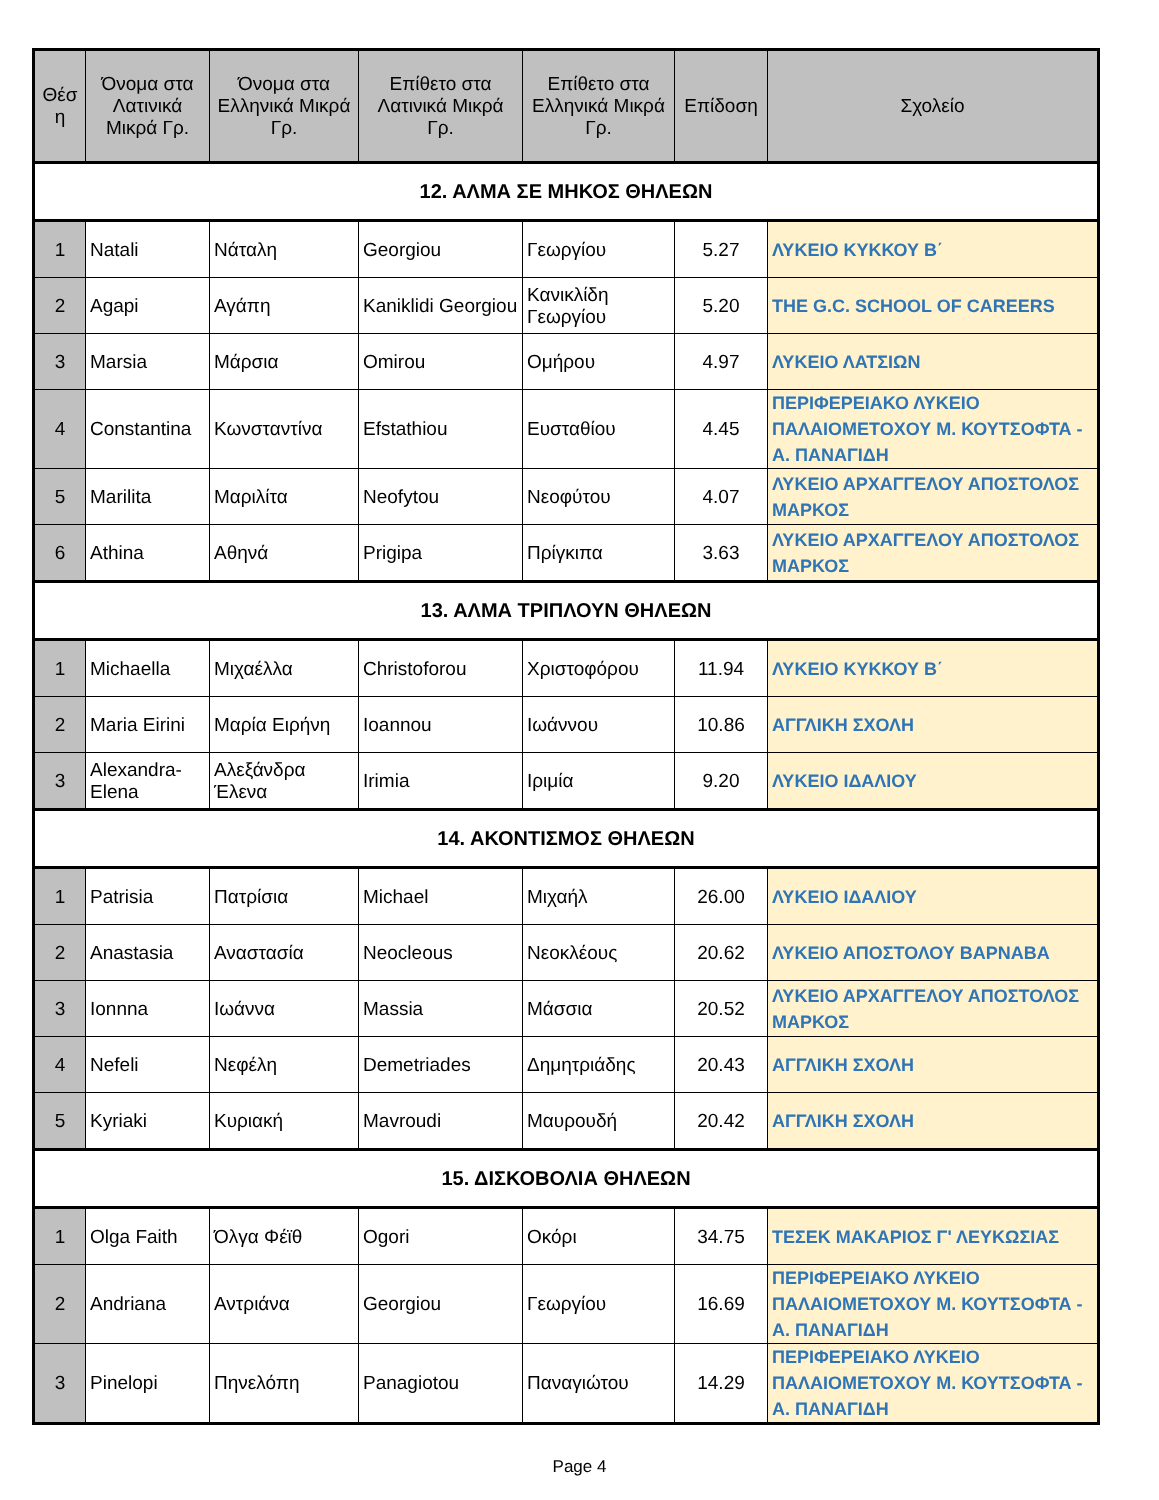| Θέσ η | Όνομα στα Λατινικά Μικρά Γρ. | Όνομα στα Ελληνικά Μικρά Γρ. | Επίθετο στα Λατινικά Μικρά Γρ. | Επίθετο στα Ελληνικά Μικρά Γρ. | Επίδοση | Σχολείο |
| --- | --- | --- | --- | --- | --- | --- |
| 12. ΑΛΜΑ ΣΕ ΜΗΚΟΣ ΘΗΛΕΩΝ | | | | | | |
| 1 | Natali | Νάταλη | Georgiou | Γεωργίου | 5.27 | ΛΥΚΕΙΟ ΚΥΚΚΟΥ Β΄ |
| 2 | Agapi | Αγάπη | Kaniklidi Georgiou | Κανικλίδη Γεωργίου | 5.20 | THE G.C. SCHOOL OF CAREERS |
| 3 | Marsia | Μάρσια | Omirou | Ομήρου | 4.97 | ΛΥΚΕΙΟ ΛΑΤΣΙΩΝ |
| 4 | Constantina | Κωνσταντίνα | Efstathiou | Ευσταθίου | 4.45 | ΠΕΡΙΦΕΡΕΙΑΚΟ ΛΥΚΕΙΟ ΠΑΛΑΙΟΜΕΤΟΧΟΥ Μ. ΚΟΥΤΣΟΦΤΑ - Α. ΠΑΝΑΓΙΔΗ |
| 5 | Marilita | Μαριλίτα | Neofytou | Νεοφύτου | 4.07 | ΛΥΚΕΙΟ ΑΡΧΑΓΓΕΛΟΥ ΑΠΟΣΤΟΛΟΣ ΜΑΡΚΟΣ |
| 6 | Athina | Αθηνά | Prigipa | Πρίγκιπα | 3.63 | ΛΥΚΕΙΟ ΑΡΧΑΓΓΕΛΟΥ ΑΠΟΣΤΟΛΟΣ ΜΑΡΚΟΣ |
| 13. ΑΛΜΑ ΤΡΙΠΛΟΥΝ ΘΗΛΕΩΝ | | | | | | |
| 1 | Michaella | Μιχαέλλα | Christoforou | Χριστοφόρου | 11.94 | ΛΥΚΕΙΟ ΚΥΚΚΟΥ Β΄ |
| 2 | Maria Eirini | Μαρία Ειρήνη | Ioannou | Ιωάννου | 10.86 | ΑΓΓΛΙΚΗ ΣΧΟΛΗ |
| 3 | Alexandra-Elena | Αλεξάνδρα Έλενα | Irimia | Ιριμία | 9.20 | ΛΥΚΕΙΟ ΙΔΑΛΙΟΥ |
| 14. ΑΚΟΝΤΙΣΜΟΣ ΘΗΛΕΩΝ | | | | | | |
| 1 | Patrisia | Πατρίσια | Michael | Μιχαήλ | 26.00 | ΛΥΚΕΙΟ ΙΔΑΛΙΟΥ |
| 2 | Anastasia | Αναστασία | Neocleous | Νεοκλέους | 20.62 | ΛΥΚΕΙΟ ΑΠΟΣΤΟΛΟΥ ΒΑΡΝΑΒΑ |
| 3 | Ionnna | Ιωάννα | Massia | Μάσσια | 20.52 | ΛΥΚΕΙΟ ΑΡΧΑΓΓΕΛΟΥ ΑΠΟΣΤΟΛΟΣ ΜΑΡΚΟΣ |
| 4 | Nefeli | Νεφέλη | Demetriades | Δημητριάδης | 20.43 | ΑΓΓΛΙΚΗ ΣΧΟΛΗ |
| 5 | Kyriaki | Κυριακή | Mavroudi | Μαυρουδή | 20.42 | ΑΓΓΛΙΚΗ ΣΧΟΛΗ |
| 15. ΔΙΣΚΟΒΟΛΙΑ ΘΗΛΕΩΝ | | | | | | |
| 1 | Olga Faith | Όλγα Φέϊθ | Ogori | Οκόρι | 34.75 | ΤΕΣΕΚ ΜΑΚΑΡΙΟΣ Γ' ΛΕΥΚΩΣΙΑΣ |
| 2 | Andriana | Αντριάνα | Georgiou | Γεωργίου | 16.69 | ΠΕΡΙΦΕΡΕΙΑΚΟ ΛΥΚΕΙΟ ΠΑΛΑΙΟΜΕΤΟΧΟΥ Μ. ΚΟΥΤΣΟΦΤΑ - Α. ΠΑΝΑΓΙΔΗ |
| 3 | Pinelopi | Πηνελόπη | Panagiotou | Παναγιώτου | 14.29 | ΠΕΡΙΦΕΡΕΙΑΚΟ ΛΥΚΕΙΟ ΠΑΛΑΙΟΜΕΤΟΧΟΥ Μ. ΚΟΥΤΣΟΦΤΑ - Α. ΠΑΝΑΓΙΔΗ |
Page 4